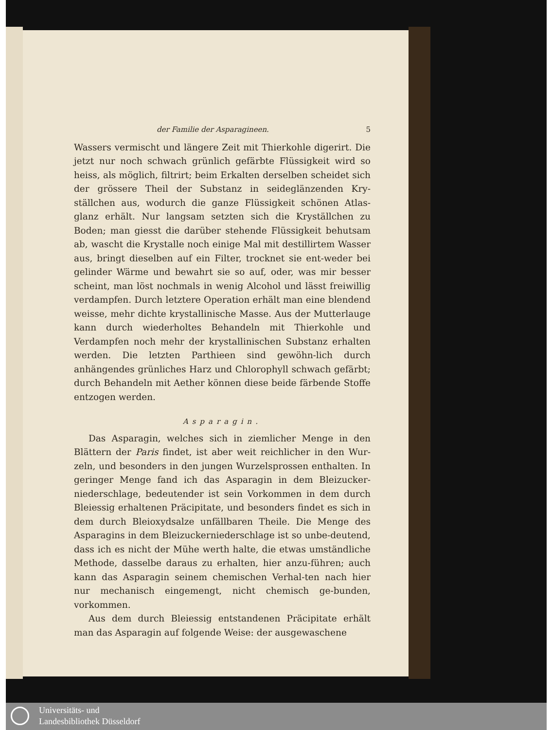der Familie der Asparagineen. 5
Wassers vermischt und längere Zeit mit Thierkohle digerirt. Die jetzt nur noch schwach grünlich gefärbte Flüssigkeit wird so heiss, als möglich, filtrirt; beim Erkalten derselben scheidet sich der grössere Theil der Substanz in seideglänzenden Kry-ställchen aus, wodurch die ganze Flüssigkeit schönen Atlas-glanz erhält. Nur langsam setzten sich die Kryställchen zu Boden; man giesst die darüber stehende Flüssigkeit behutsam ab, wascht die Krystalle noch einige Mal mit destillirtem Wasser aus, bringt dieselben auf ein Filter, trocknet sie ent-weder bei gelinder Wärme und bewahrt sie so auf, oder, was mir besser scheint, man löst nochmals in wenig Alcohol und lässt freiwillig verdampfen. Durch letztere Operation erhält man eine blendend weisse, mehr dichte krystallinische Masse. Aus der Mutterlauge kann durch wiederholtes Behandeln mit Thierkohle und Verdampfen noch mehr der krystallinischen Substanz erhalten werden. Die letzten Parthieen sind gewöhn-lich durch anhängendes grünliches Harz und Chlorophyll schwach gefärbt; durch Behandeln mit Aether können diese beide färbende Stoffe entzogen werden.
Asparagin.
Das Asparagin, welches sich in ziemlicher Menge in den Blättern der Paris findet, ist aber weit reichlicher in den Wur-zeln, und besonders in den jungen Wurzelsprossen enthalten. In geringer Menge fand ich das Asparagin in dem Bleizucker-niederschlage, bedeutender ist sein Vorkommen in dem durch Bleiessig erhaltenen Präcipitate, und besonders findet es sich in dem durch Bleioxydsalze unfällbaren Theile. Die Menge des Asparagins in dem Bleizuckerniederschlage ist so unbe-deutend, dass ich es nicht der Mühe werth halte, die etwas umständliche Methode, dasselbe daraus zu erhalten, hier anzu-führen; auch kann das Asparagin seinem chemischen Verhal-ten nach hier nur mechanisch eingemengt, nicht chemisch ge-bunden, vorkommen.
Aus dem durch Bleiessig entstandenen Präcipitate erhält man das Asparagin auf folgende Weise: der ausgewaschene
Universitäts- und
Landesbibliothek Düsseldorf